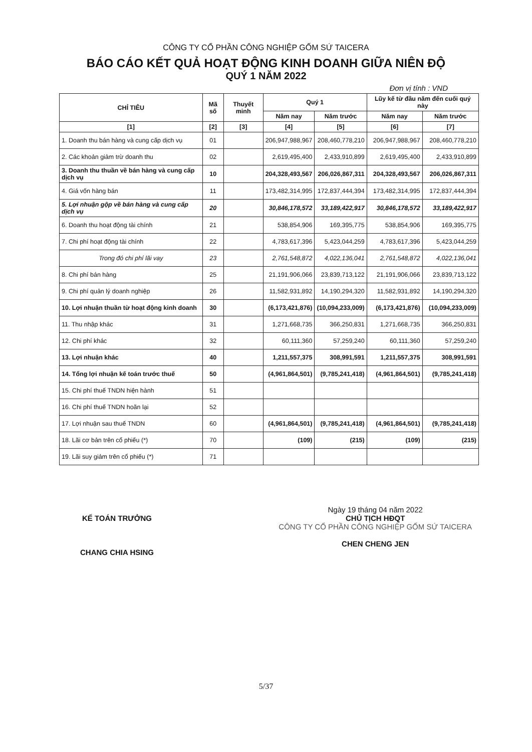CÔNG TY CỔ PHẦN CÔNG NGHIỆP GỐM SỨ TAICERA
BÁO CÁO KẾT QUẢ HOẠT ĐỘNG KINH DOANH GIỮA NIÊN ĐỘ
QUÝ 1 NĂM 2022
Đơn vị tính : VND
| CHỈ TIÊU | Mã số | Thuyết minh | Quý 1 | | Lũy kế từ đầu năm đến cuối quý này | |
| --- | --- | --- | --- | --- | --- | --- |
| | | | Năm nay | Năm trước | Năm nay | Năm trước |
| [1] | [2] | [3] | [4] | [5] | [6] | [7] |
| 1. Doanh thu bán hàng và cung cấp dịch vụ | 01 | | 206,947,988,967 | 208,460,778,210 | 206,947,988,967 | 208,460,778,210 |
| 2. Các khoản giảm trừ doanh thu | 02 | | 2,619,495,400 | 2,433,910,899 | 2,619,495,400 | 2,433,910,899 |
| 3. Doanh thu thuần về bán hàng và cung cấp dịch vụ | 10 | | 204,328,493,567 | 206,026,867,311 | 204,328,493,567 | 206,026,867,311 |
| 4. Giá vốn hàng bán | 11 | | 173,482,314,995 | 172,837,444,394 | 173,482,314,995 | 172,837,444,394 |
| 5. Lợi nhuận gộp về bán hàng và cung cấp dịch vụ | 20 | | 30,846,178,572 | 33,189,422,917 | 30,846,178,572 | 33,189,422,917 |
| 6. Doanh thu hoạt động tài chính | 21 | | 538,854,906 | 169,395,775 | 538,854,906 | 169,395,775 |
| 7. Chi phí hoạt động tài chính | 22 | | 4,783,617,396 | 5,423,044,259 | 4,783,617,396 | 5,423,044,259 |
| Trong đó chi phí lãi vay | 23 | | 2,761,548,872 | 4,022,136,041 | 2,761,548,872 | 4,022,136,041 |
| 8. Chi phí bán hàng | 25 | | 21,191,906,066 | 23,839,713,122 | 21,191,906,066 | 23,839,713,122 |
| 9. Chi phí quản lý doanh nghiệp | 26 | | 11,582,931,892 | 14,190,294,320 | 11,582,931,892 | 14,190,294,320 |
| 10. Lợi nhuận thuần từ hoạt động kinh doanh | 30 | | (6,173,421,876) | (10,094,233,009) | (6,173,421,876) | (10,094,233,009) |
| 11. Thu nhập khác | 31 | | 1,271,668,735 | 366,250,831 | 1,271,668,735 | 366,250,831 |
| 12. Chi phí khác | 32 | | 60,111,360 | 57,259,240 | 60,111,360 | 57,259,240 |
| 13. Lợi nhuận khác | 40 | | 1,211,557,375 | 308,991,591 | 1,211,557,375 | 308,991,591 |
| 14. Tổng lợi nhuận kế toán trước thuế | 50 | | (4,961,864,501) | (9,785,241,418) | (4,961,864,501) | (9,785,241,418) |
| 15. Chi phí thuế TNDN hiện hành | 51 | | | | | |
| 16. Chi phí thuế TNDN hoãn lại | 52 | | | | | |
| 17. Lợi nhuận sau thuế TNDN | 60 | | (4,961,864,501) | (9,785,241,418) | (4,961,864,501) | (9,785,241,418) |
| 18. Lãi cơ bản trên cổ phiếu (*) | 70 | | (109) | (215) | (109) | (215) |
| 19. Lãi suy giảm trên cổ phiếu (*) | 71 | | | | | |
KẾ TOÁN TRƯỞNG
CHANG CHIA HSING
Ngày 19 tháng 04 năm 2022
CHỦ TỊCH HĐQT
CÔNG TY CỔ PHẦN CÔNG NGHIỆP GỐM SỨ TAICERA
CHEN CHENG JEN
5/37